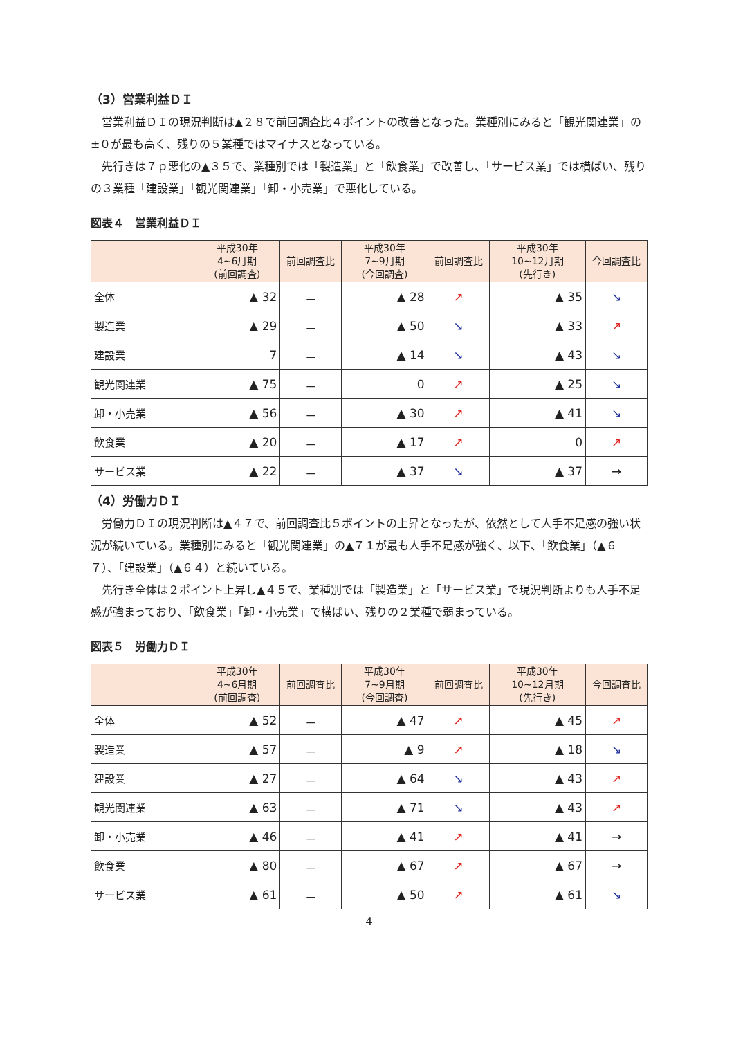（3）営業利益ＤＩ
営業利益ＤＩの現況判断は▲２８で前回調査比４ポイントの改善となった。業種別にみると「観光関連業」の±０が最も高く、残りの５業種ではマイナスとなっている。
先行きは７ｐ悪化の▲３５で、業種別では「製造業」と「飲食業」で改善し、「サービス業」では横ばい、残りの３業種「建設業」「観光関連業」「卸・小売業」で悪化している。
図表４　営業利益ＤＩ
| | 平成30年 4~6月期 (前回調査) | 前回調査比 | 平成30年 7~9月期 (今回調査) | 前回調査比 | 平成30年 10~12月期 (先行き) | 今回調査比 |
| --- | --- | --- | --- | --- | --- | --- |
| 全体 | ▲ 32 | － | ▲ 28 | ↗ | ▲ 35 | ↘ |
| 製造業 | ▲ 29 | － | ▲ 50 | ↘ | ▲ 33 | ↗ |
| 建設業 | 7 | － | ▲ 14 | ↘ | ▲ 43 | ↘ |
| 観光関連業 | ▲ 75 | － | 0 | ↗ | ▲ 25 | ↘ |
| 卸・小売業 | ▲ 56 | － | ▲ 30 | ↗ | ▲ 41 | ↘ |
| 飲食業 | ▲ 20 | － | ▲ 17 | ↗ | 0 | ↗ |
| サービス業 | ▲ 22 | － | ▲ 37 | ↘ | ▲ 37 | → |
（4）労働力ＤＩ
労働力ＤＩの現況判断は▲４７で、前回調査比５ポイントの上昇となったが、依然として人手不足感の強い状況が続いている。業種別にみると「観光関連業」の▲７１が最も人手不足感が強く、以下、「飲食業」（▲６７）、「建設業」（▲６４）と続いている。
先行き全体は２ポイント上昇し▲４５で、業種別では「製造業」と「サービス業」で現況判断よりも人手不足感が強まっており、「飲食業」「卸・小売業」で横ばい、残りの２業種で弱まっている。
図表５　労働力ＤＩ
| | 平成30年 4~6月期 (前回調査) | 前回調査比 | 平成30年 7~9月期 (今回調査) | 前回調査比 | 平成30年 10~12月期 (先行き) | 今回調査比 |
| --- | --- | --- | --- | --- | --- | --- |
| 全体 | ▲ 52 | － | ▲ 47 | ↗ | ▲ 45 | ↗ |
| 製造業 | ▲ 57 | － | ▲ 9 | ↗ | ▲ 18 | ↘ |
| 建設業 | ▲ 27 | － | ▲ 64 | ↘ | ▲ 43 | ↗ |
| 観光関連業 | ▲ 63 | － | ▲ 71 | ↘ | ▲ 43 | ↗ |
| 卸・小売業 | ▲ 46 | － | ▲ 41 | ↗ | ▲ 41 | → |
| 飲食業 | ▲ 80 | － | ▲ 67 | ↗ | ▲ 67 | → |
| サービス業 | ▲ 61 | － | ▲ 50 | ↗ | ▲ 61 | ↘ |
4